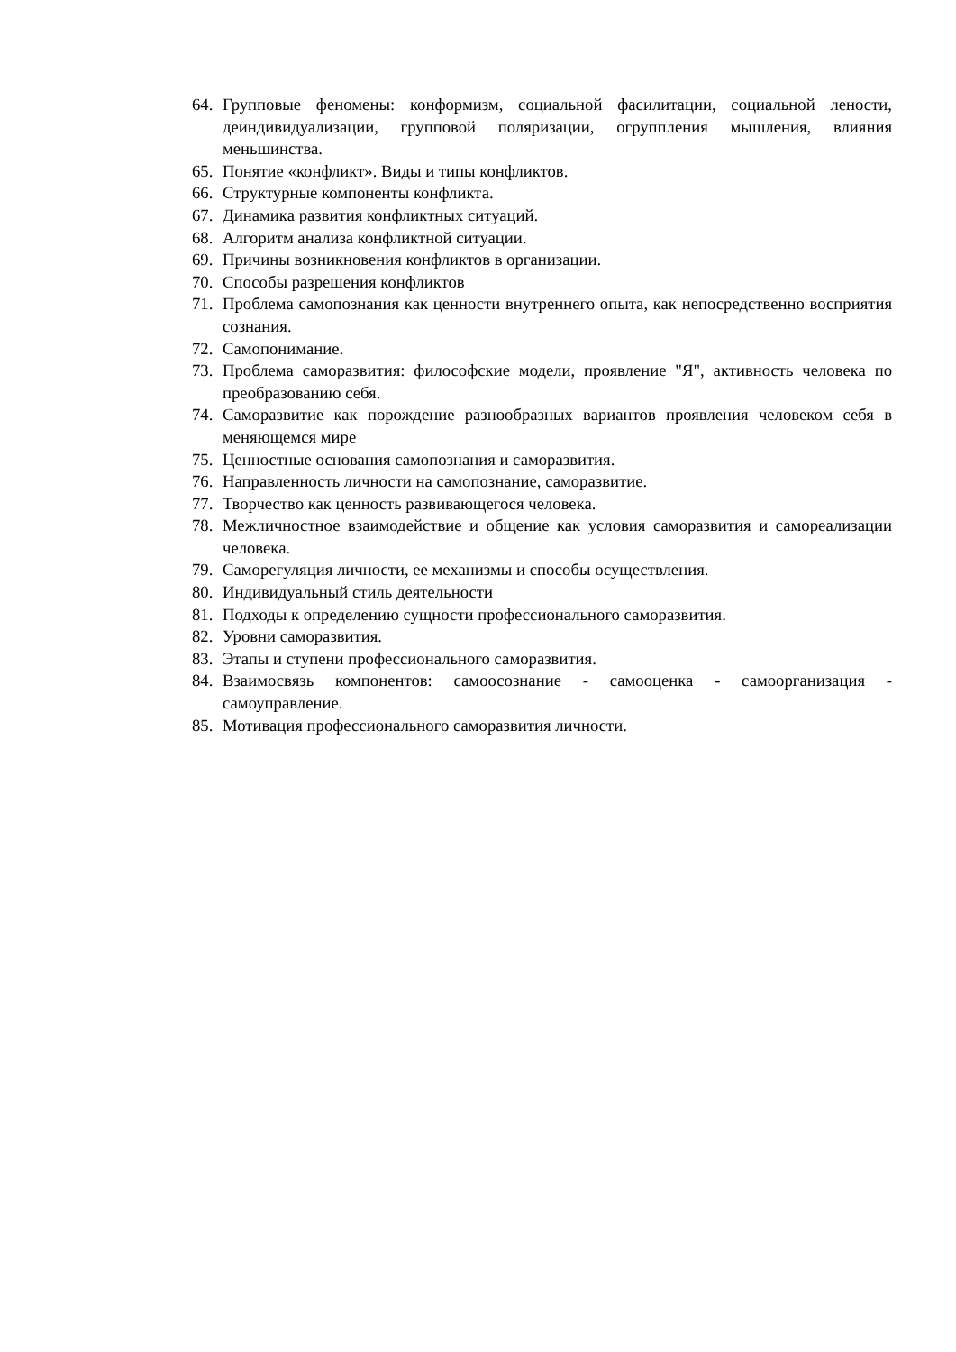64. Групповые феномены: конформизм, социальной фасилитации, социальной лености, деиндивидуализации, групповой поляризации, огруппления мышления, влияния меньшинства.
65. Понятие «конфликт». Виды и типы конфликтов.
66. Структурные компоненты конфликта.
67. Динамика развития конфликтных ситуаций.
68. Алгоритм анализа конфликтной ситуации.
69. Причины возникновения конфликтов в организации.
70. Способы разрешения конфликтов
71. Проблема самопознания как ценности внутреннего опыта, как непосредственно восприятия сознания.
72. Самопонимание.
73. Проблема саморазвития: философские модели, проявление "Я", активность человека по преобразованию себя.
74. Саморазвитие как порождение разнообразных вариантов проявления человеком себя в меняющемся мире
75. Ценностные основания самопознания и саморазвития.
76. Направленность личности на самопознание, саморазвитие.
77. Творчество как ценность развивающегося человека.
78. Межличностное взаимодействие и общение как условия саморазвития и самореализации человека.
79. Саморегуляция личности, ее механизмы и способы осуществления.
80. Индивидуальный стиль деятельности
81. Подходы к определению сущности профессионального саморазвития.
82. Уровни саморазвития.
83. Этапы и ступени профессионального саморазвития.
84. Взаимосвязь компонентов: самоосознание - самооценка - самоорганизация - самоуправление.
85. Мотивация профессионального саморазвития личности.